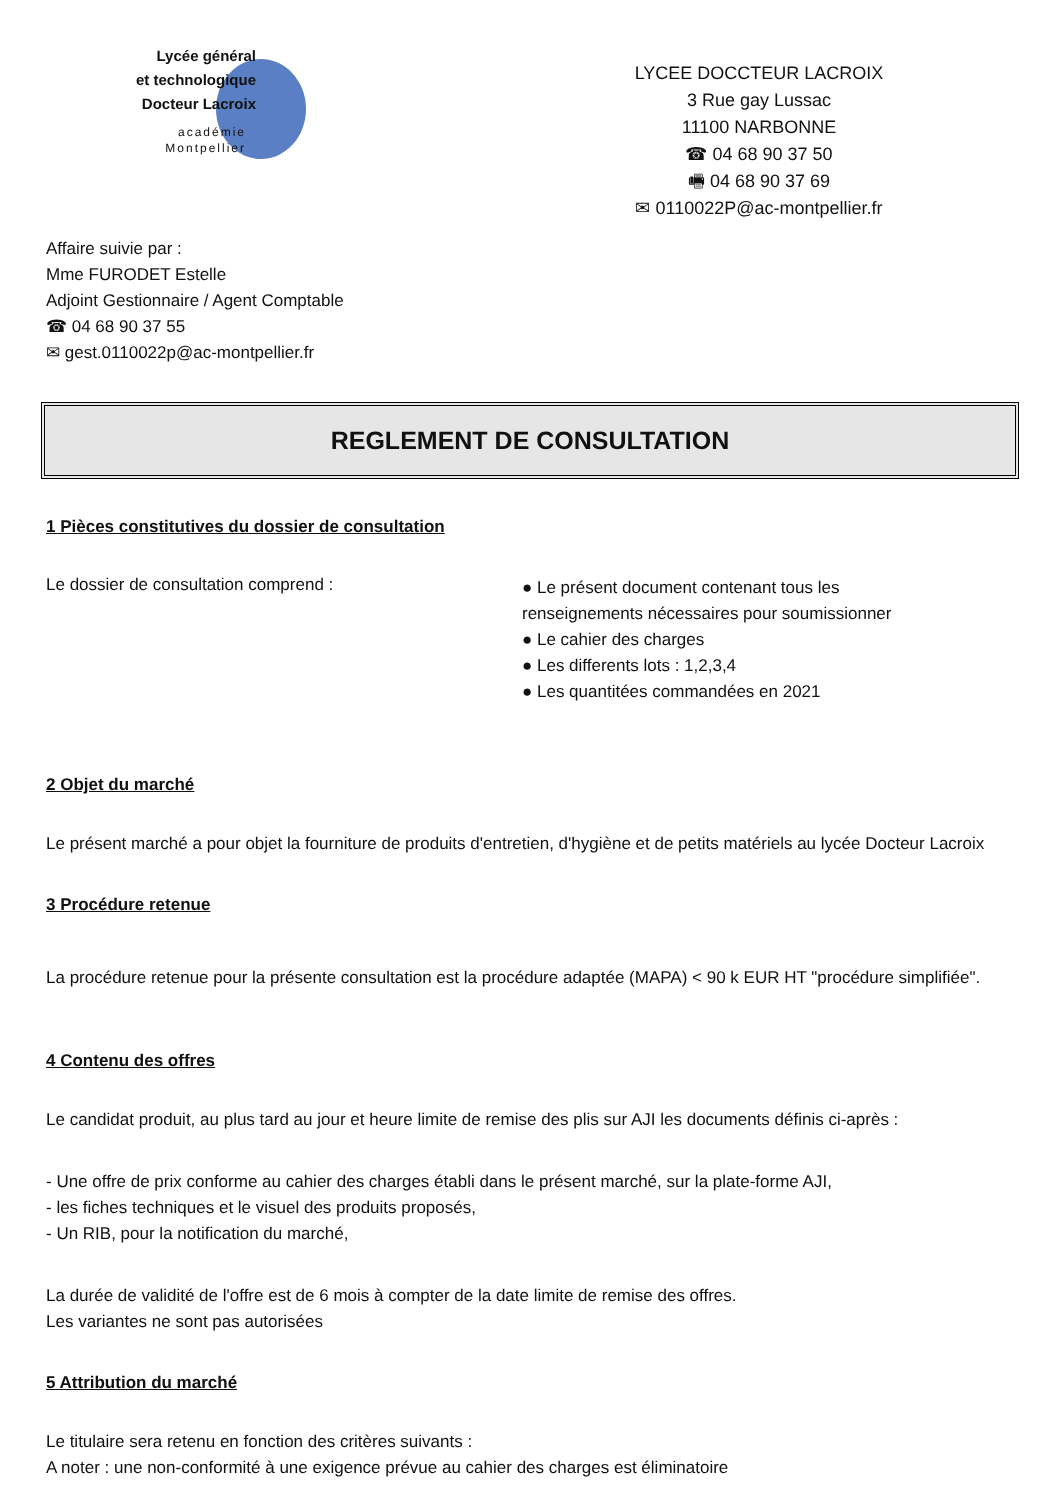Lycée général
et technologique
Docteur Lacroix
académie
Montpellier
LYCEE DOCCTEUR LACROIX
3 Rue gay Lussac
11100 NARBONNE
☎ 04 68 90 37 50
🖷 04 68 90 37 69
✉ 0110022P@ac-montpellier.fr
Affaire suivie par :
Mme FURODET Estelle
Adjoint Gestionnaire / Agent Comptable
☎ 04 68 90 37 55
✉ gest.0110022p@ac-montpellier.fr
REGLEMENT DE CONSULTATION
1 Pièces constitutives du dossier de consultation
Le dossier de consultation comprend :
● Le présent document contenant tous les renseignements nécessaires pour soumissionner
● Le cahier des charges
● Les differents lots : 1,2,3,4
● Les quantitées commandées en 2021
2 Objet du marché
Le présent marché a pour objet la fourniture de produits d'entretien, d'hygiène et de petits matériels au lycée Docteur Lacroix
3 Procédure retenue
La procédure retenue pour la présente consultation est la procédure adaptée (MAPA) < 90 k EUR HT "procédure simplifiée".
4 Contenu des offres
Le candidat produit, au plus tard au jour et heure limite de remise des plis sur AJI les documents définis ci-après :
- Une offre de prix conforme au cahier des charges établi dans le présent marché, sur la plate-forme AJI,
- les fiches techniques et le visuel des produits proposés,
- Un RIB, pour la notification du marché,
La durée de validité de l'offre est de 6 mois à compter de la date limite de remise des offres.
Les variantes ne sont pas autorisées
5 Attribution du marché
Le titulaire sera retenu en fonction des critères suivants :
A noter : une non-conformité à une exigence prévue au cahier des charges est éliminatoire